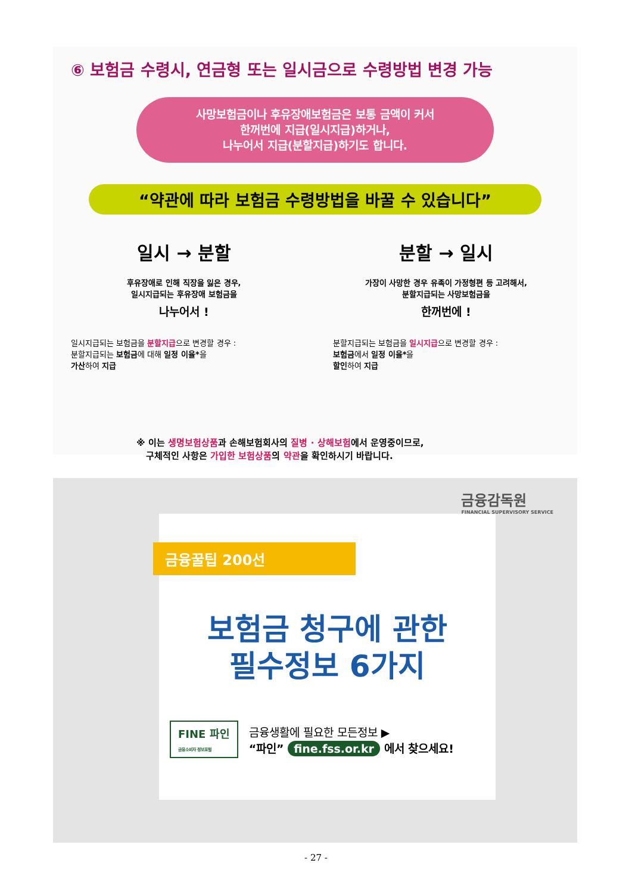⑥ 보험금 수령시, 연금형 또는 일시금으로 수령방법 변경 가능
사망보험금이나 후유장애보험금은 보통 금액이 커서
한꺼번에 지급(일시지급)하거나,
나누어서 지급(분할지급)하기도 합니다.
“약관에 따라 보험금 수령방법을 바꿀 수 있습니다”
일시 → 분할
후유장애로 인해 직장을 잃은 경우,
일시지급되는 후유장애 보험금을
나누어서 !
일시지급되는 보험금을 분할지급으로 변경할 경우 :
분할지급되는 보험금에 대해 일정 이율*을
가산하여 지급
분할 → 일시
가장이 사망한 경우 유족이 가정형편 등 고려해서,
분할지급되는 사망보험금을
한꺼번에 !
분할지급되는 보험금을 일시지급으로 변경할 경우 :
보험금에서 일정 이율*을
할인하여 지급
※ 이는 생명보험상품과 손해보험회사의 질병 · 상해보험에서 운영중이므로,
구체적인 사항은 가입한 보험상품의 약관을 확인하시기 바랍니다.
금융감독원
FINANCIAL SUPERVISORY SERVICE
금융꿀팁 200선
보험금 청구에 관한
필수정보 6가지
FINE 파인
금융소비자 정보포털
금융생활에 필요한 모든정보 ▶
“파인” fine.fss.or.kr 에서 찾으세요!
- 27 -